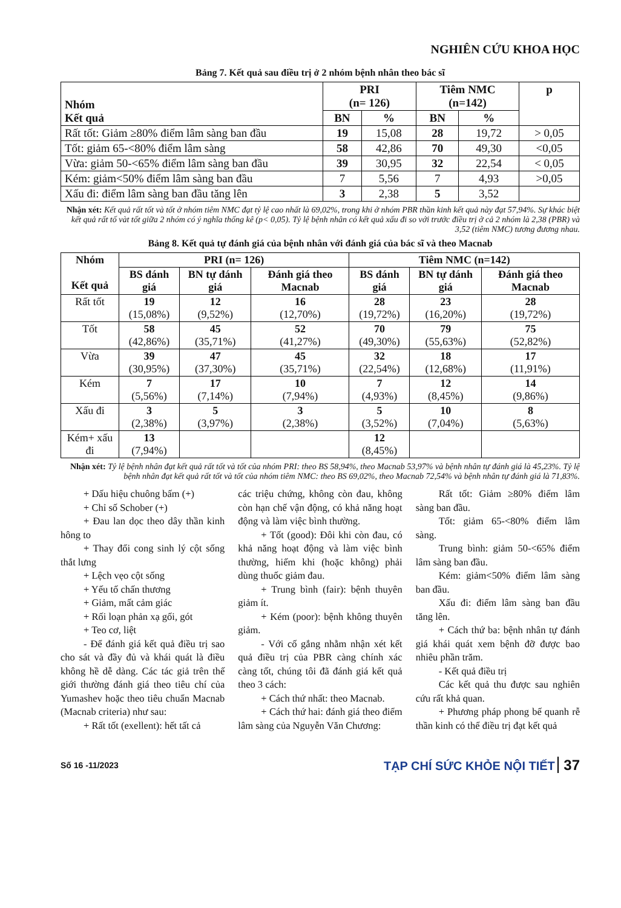NGHIÊN CỨU KHOA HỌC
Bảng 7. Kết quả sau điều trị ở 2 nhóm bệnh nhân theo bác sĩ
| Nhóm Kết quả | PRI (n= 126) | | Tiêm NMC (n=142) | | p |
| --- | --- | --- | --- | --- | --- |
| | BN | % | BN | % | |
| Rất tốt: Giảm ≥80% điểm lâm sàng ban đầu | 19 | 15,08 | 28 | 19,72 | > 0,05 |
| Tốt: giảm 65-<80% điểm lâm sàng | 58 | 42,86 | 70 | 49,30 | <0,05 |
| Vừa: giảm 50-<65% điểm lâm sàng ban đầu | 39 | 30,95 | 32 | 22,54 | < 0,05 |
| Kém: giảm<50% điểm lâm sàng ban đầu | 7 | 5,56 | 7 | 4,93 | >0,05 |
| Xấu đi: điểm lâm sàng ban đầu tăng lên | 3 | 2,38 | 5 | 3,52 | |
Nhận xét: Kết quả rất tốt và tốt ở nhóm tiêm NMC đạt tỷ lệ cao nhất là 69,02%, trong khi ở nhóm PBR thần kinh kết quả này đạt 57,94%. Sự khác biệt kết quả rất tố vàt tốt giữa 2 nhóm có ý nghĩa thống kê (p< 0,05). Tỷ lệ bệnh nhân có kết quả xấu đi so với trước điều trị ở cả 2 nhóm là 2,38 (PBR) và 3,52 (tiêm NMC) tương đương nhau.
Bảng 8. Kết quả tự đánh giá của bệnh nhân với đánh giá của bác sĩ và theo Macnab
| Nhóm Kết quả | PRI (n= 126) | | | Tiêm NMC (n=142) | | |
| --- | --- | --- | --- | --- | --- | --- |
| | BS đánh giá | BN tự đánh giá | Đánh giá theo Macnab | BS đánh giá | BN tự đánh giá | Đánh giá theo Macnab |
| Rất tốt | 19 (15,08%) | 12 (9,52%) | 16 (12,70%) | 28 (19,72%) | 23 (16,20%) | 28 (19,72%) |
| Tốt | 58 (42,86%) | 45 (35,71%) | 52 (41,27%) | 70 (49,30%) | 79 (55,63%) | 75 (52,82%) |
| Vừa | 39 (30,95%) | 47 (37,30%) | 45 (35,71%) | 32 (22,54%) | 18 (12,68%) | 17 (11,91%) |
| Kém | 7 (5,56%) | 17 (7,14%) | 10 (7,94%) | 7 (4,93%) | 12 (8,45%) | 14 (9,86%) |
| Xấu đi | 3 (2,38%) | 5 (3,97%) | 3 (2,38%) | 5 (3,52%) | 10 (7,04%) | 8 (5,63%) |
| Kém+ xấu đi | 13 (7,94%) | | | 12 (8,45%) | | |
Nhận xét: Tỷ lệ bệnh nhân đạt kết quả rất tốt và tốt của nhóm PRI: theo BS 58,94%, theo Macnab 53,97% và bệnh nhân tự đánh giá là 45,23%. Tỷ lệ bệnh nhân đạt kết quả rất tốt và tốt của nhóm tiêm NMC: theo BS 69,02%, theo Macnab 72,54% và bệnh nhân tự đánh giá là 71,83%.
+ Dấu hiệu chuông bấm (+)
+ Chỉ số Schober (+)
+ Đau lan dọc theo dây thần kinh hông to
+ Thay đổi cong sinh lý cột sống thắt lưng
+ Lệch vẹo cột sống
+ Yếu tố chấn thương
+ Giảm, mất cảm giác
+ Rối loạn phản xạ gối, gót
+ Teo cơ, liệt
- Để đánh giá kết quả điều trị sao cho sát và đầy đủ và khái quát là điều không hề dễ dàng. Các tác giả trên thế giới thường đánh giá theo tiêu chí của Yumashev hoặc theo tiêu chuẩn Macnab (Macnab criteria) như sau:
+ Rất tốt (exellent): hết tất cả
các triệu chứng, không còn đau, không còn hạn chế vận động, có khả năng hoạt động và làm việc bình thường.
+ Tốt (good): Đôi khi còn đau, có khả năng hoạt động và làm việc bình thường, hiếm khi (hoặc không) phải dùng thuốc giảm đau.
+ Trung bình (fair): bệnh thuyên giảm ít.
+ Kém (poor): bệnh không thuyên giảm.
- Với cố gắng nhằm nhận xét kết quả điều trị của PBR càng chính xác càng tốt, chúng tôi đã đánh giá kết quả theo 3 cách:
+ Cách thứ nhất: theo Macnab.
+ Cách thứ hai: đánh giá theo điểm lâm sàng của Nguyễn Văn Chương:
Rất tốt: Giảm ≥80% điểm lâm sàng ban đầu.
Tốt: giảm 65-<80% điểm lâm sàng.
Trung bình: giảm 50-<65% điểm lâm sàng ban đầu.
Kém: giảm<50% điểm lâm sàng ban đầu.
Xấu đi: điểm lâm sàng ban đầu tăng lên.
+ Cách thứ ba: bệnh nhân tự đánh giá khái quát xem bệnh đỡ được bao nhiêu phần trăm.
- Kết quả điều trị
Các kết quả thu được sau nghiên cứu rất khả quan.
+ Phương pháp phong bế quanh rễ thần kinh có thể điều trị đạt kết quả
Số 16 -11/2023 TẠP CHÍ SỨC KHỎE NỘI TIẾT 37